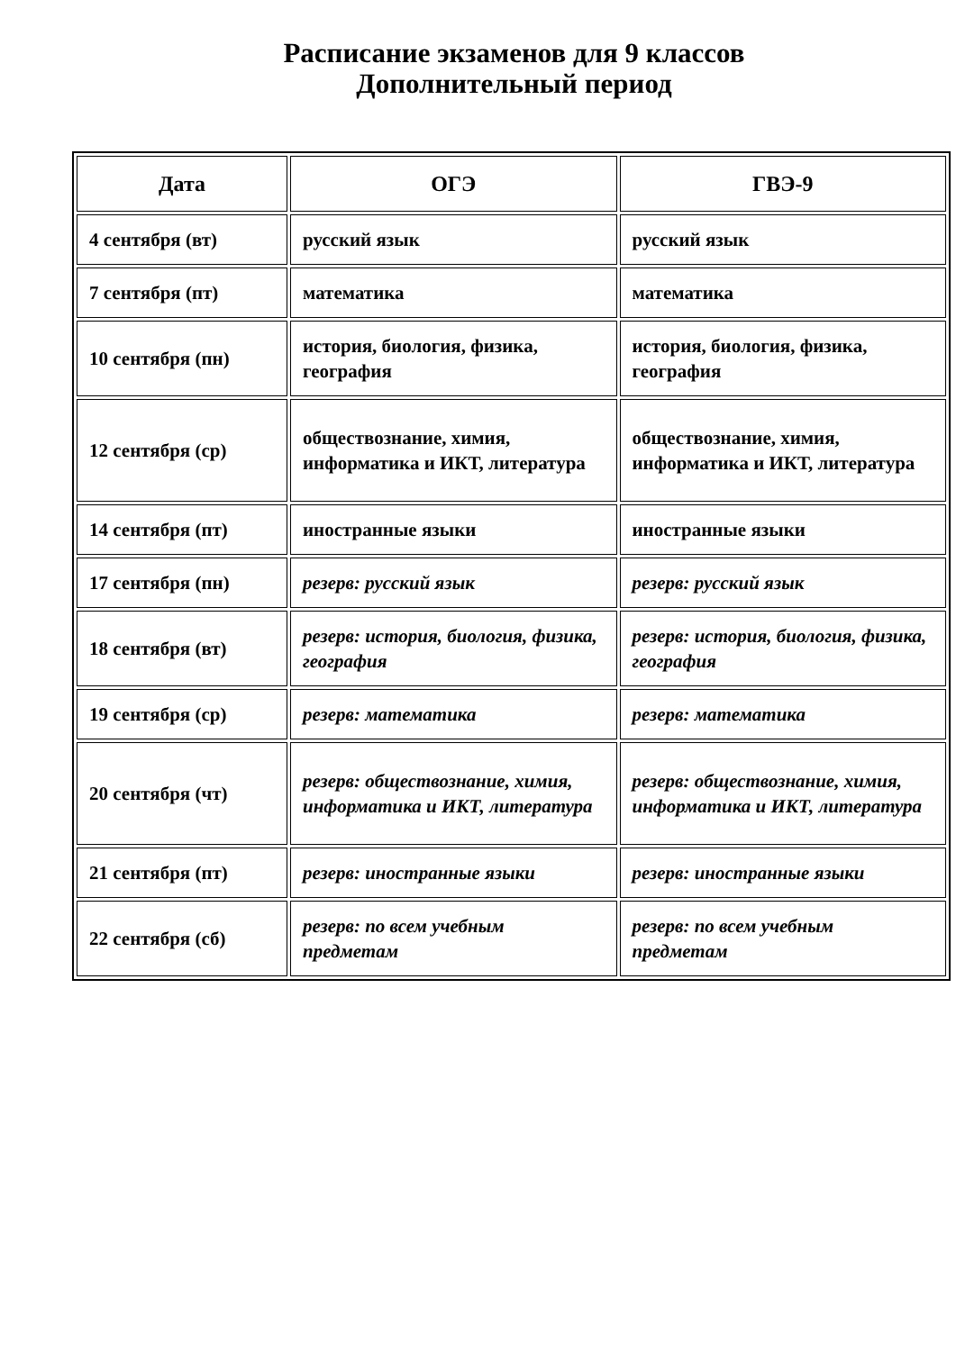Расписание экзаменов для 9 классов
Дополнительный период
| Дата | ОГЭ | ГВЭ-9 |
| --- | --- | --- |
| 4 сентября (вт) | русский язык | русский язык |
| 7 сентября (пт) | математика | математика |
| 10 сентября (пн) | история, биология, физика, география | история, биология, физика, география |
| 12 сентября (ср) | обществознание, химия, информатика и ИКТ, литература | обществознание, химия, информатика и ИКТ, литература |
| 14 сентября (пт) | иностранные языки | иностранные языки |
| 17 сентября (пн) | резерв: русский язык | резерв: русский язык |
| 18 сентября (вт) | резерв: история, биология, физика, география | резерв: история, биология, физика, география |
| 19 сентября (ср) | резерв: математика | резерв: математика |
| 20 сентября (чт) | резерв: обществознание, химия, информатика и ИКТ, литература | резерв: обществознание, химия, информатика и ИКТ, литература |
| 21 сентября (пт) | резерв: иностранные языки | резерв: иностранные языки |
| 22 сентября (сб) | резерв: по всем учебным предметам | резерв: по всем учебным предметам |